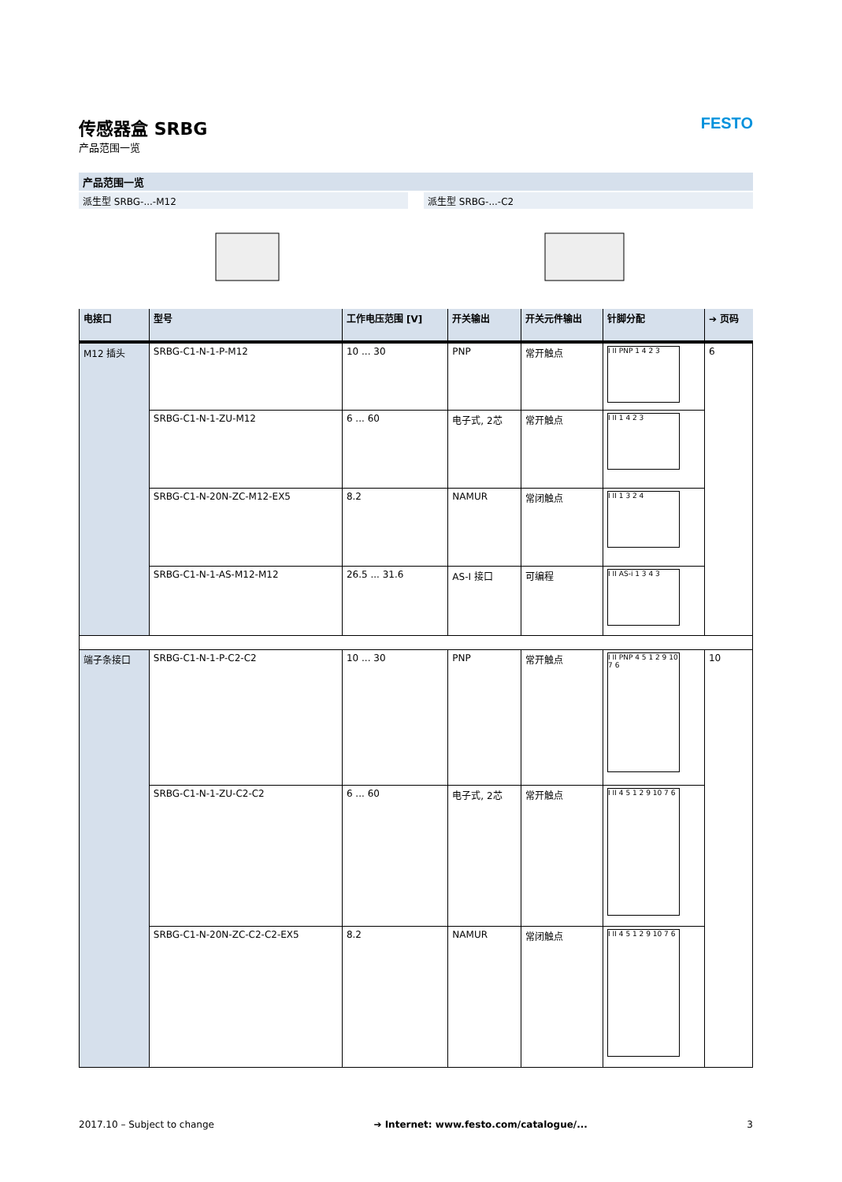传感器盒 SRBG
产品范围一览
FESTO
产品范围一览
派生型 SRBG-...-M12 派生型 SRBG-...-C2
| 电接口 | 型号 | 工作电压范围 [V] | 开关输出 | 开关元件输出 | 针脚分配 | ➔ 页码 |
| --- | --- | --- | --- | --- | --- | --- |
| M12 插头 | SRBG-C1-N-1-P-M12 | 10 ... 30 | PNP | 常开触点 | I II PNP 1 4 2 3 | 6 |
| | SRBG-C1-N-1-ZU-M12 | 6 ... 60 | 电子式, 2芯 | 常开触点 | I II 1 4 2 3 | |
| | SRBG-C1-N-20N-ZC-M12-EX5 | 8.2 | NAMUR | 常闭触点 | I II 1 3 2 4 | |
| | SRBG-C1-N-1-AS-M12-M12 | 26.5 ... 31.6 | AS-I 接口 | 可编程 | I II AS-i 1 3 4 3 | |
| 端子条接口 | SRBG-C1-N-1-P-C2-C2 | 10 ... 30 | PNP | 常开触点 | I II PNP 4 5 1 2 9 10 7 6 | 10 |
| | SRBG-C1-N-1-ZU-C2-C2 | 6 ... 60 | 电子式, 2芯 | 常开触点 | I II 4 5 1 2 9 10 7 6 | |
| | SRBG-C1-N-20N-ZC-C2-C2-EX5 | 8.2 | NAMUR | 常闭触点 | I II 4 5 1 2 9 10 7 6 | |
2017.10 – Subject to change ➔ Internet: www.festo.com/catalogue/... 3